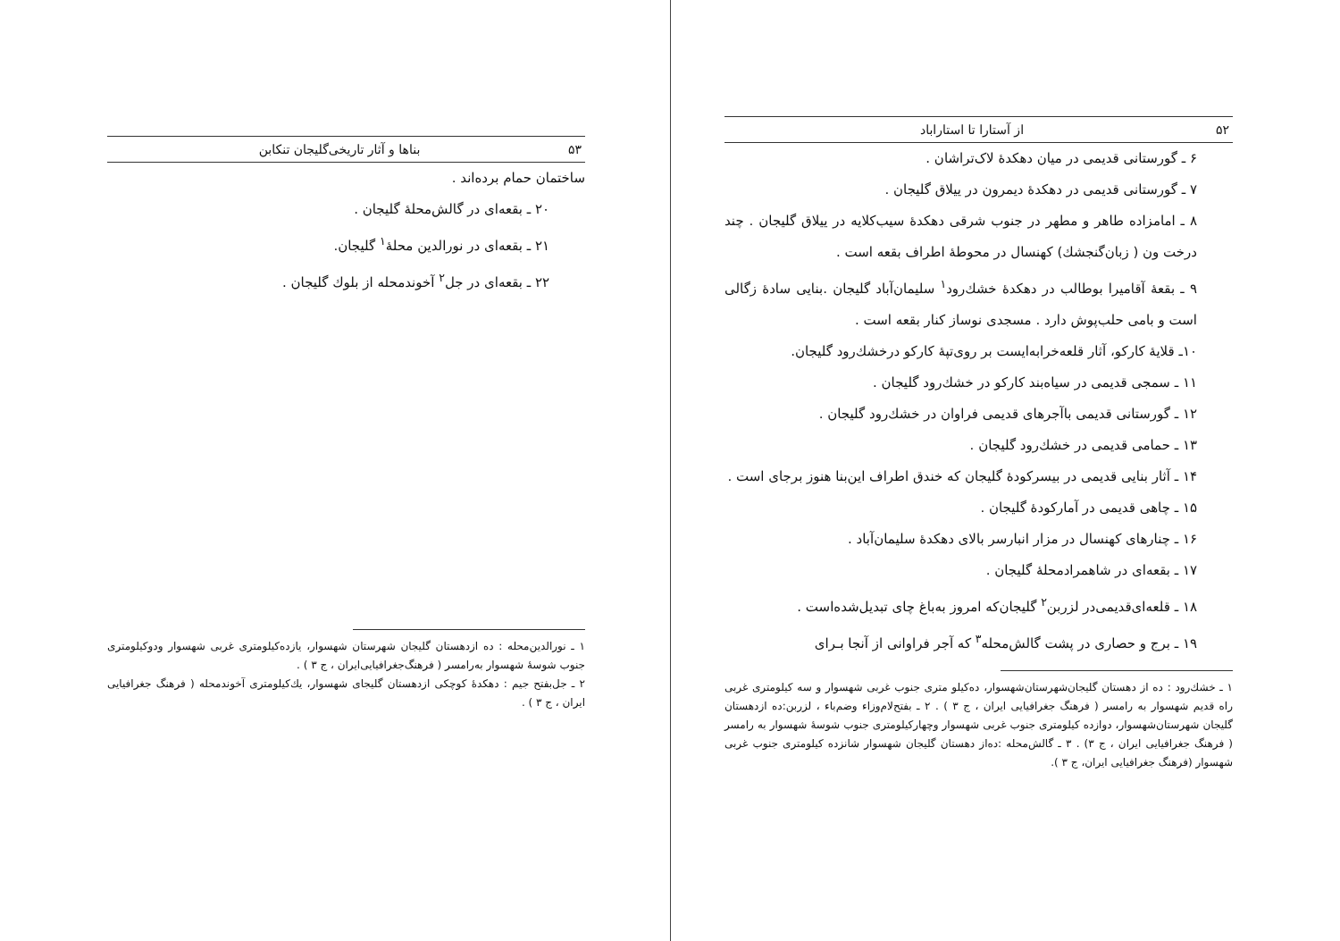۵۲ از آستارا تا استاراباد
۶ ـ گورستانی قدیمی در میان دهکدهٔ لاک‌تراشان .
۷ ـ گورستانی قدیمی در دهکدهٔ دیمرون در ییلاق گلیجان .
۸ ـ امامزاده طاهر و مطهر در جنوب شرقی دهکدهٔ سیب‌کلایه در ییلاق گلیجان . چند درخت ون ( زبان‌گنجشك) کهنسال در محوطهٔ اطراف بقعه است .
۹ ـ بقعهٔ آقامیرا بوطالب در دهکدهٔ خشك‌رود<sup>۱</sup> سلیمان‌آباد گلیجان .بنایی سادهٔ زگالی است و بامی حلب‌پوش دارد . مسجدی نوساز کنار بقعه است .
۱۰ـ قلایهٔ کارکو، آثار قلعه‌خرابه‌ایست بر روی‌تپهٔ کارکو درخشك‌رود گلیجان.
۱۱ ـ سمجی قدیمی در سیاه‌بند کارکو در خشك‌رود گلیجان .
۱۲ ـ گورستانی قدیمی باآجرهای قدیمی فراوان در خشك‌رود گلیجان .
۱۳ ـ حمامی قدیمی در خشك‌رود گلیجان .
۱۴ ـ آثار بنایی قدیمی در بیسرکودهٔ گلیجان که خندق اطراف این‌بنا هنوز برجای است .
۱۵ ـ چاهی قدیمی در آمارکودهٔ گلیجان .
۱۶ ـ چنارهای کهنسال در مزار انبارسر بالای دهکدهٔ سلیمان‌آباد .
۱۷ ـ بقعه‌ای در شاهمرادمحلهٔ گلیجان .
۱۸ ـ قلعه‌ای‌قدیمی‌در لزربن<sup>۲</sup> گلیجان‌که امروز به‌باغ چای تبدیل‌شده‌است .
۱۹ ـ برج و حصاری در پشت گالش‌محله<sup>۳</sup> که آجر فراوانی از آنجا بـرای
۱ ـ خشك‌رود : ده از دهستان گلیجان‌شهرستان‌شهسوار، ده‌کیلو متری جنوب غربی شهسوار و سه کیلومتری غربی راه قدیم شهسوار به رامسر ( فرهنگ جغرافیایی ایران ، ج ۳ ) . ۲ ـ بفتح‌لام‌وزاء وضم‌باء ، لزربن:ده ازدهستان گلیجان شهرستان‌شهسوار، دوازده کیلومتری جنوب غربی شهسوار وچهارکیلومتری جنوب شوسهٔ شهسوار به رامسر ( فرهنگ جغرافیایی ایران ، ج ۳) . ۳ ـ گالش‌محله :ده‌از دهستان گلیجان شهسوار شانزده کیلومتری جنوب غربی شهسوار (فرهنگ جغرافیایی ایران، ج ۳ ).
۵۳ بناها و آثار تاریخی‌گلیجان تنکابن
ساختمان حمام برده‌اند .
۲۰ ـ بقعه‌ای در گالش‌محلهٔ گلیجان .
۲۱ ـ بقعه‌ای در نورالدین محلهٔ<sup>۱</sup> گلیجان.
۲۲ ـ بقعه‌ای در جل<sup>۲</sup> آخوندمحله از بلوك گلیجان .
۱ ـ نورالدین‌محله : ده ازدهستان گلیجان شهرستان شهسوار، یازده‌کیلومتری غربی شهسوار ودوکیلومتری جنوب شوسهٔ شهسوار به‌رامسر ( فرهنگ‌جغرافیایی‌ایران ، ج ۳ ) .
۲ ـ جل‌بفتح جیم : دهکدهٔ کوچکی ازدهستان گلیجای شهسوار، یك‌کیلومتری آخوندمحله ( فرهنگ جغرافیایی ایران ، ج ۳ ) .